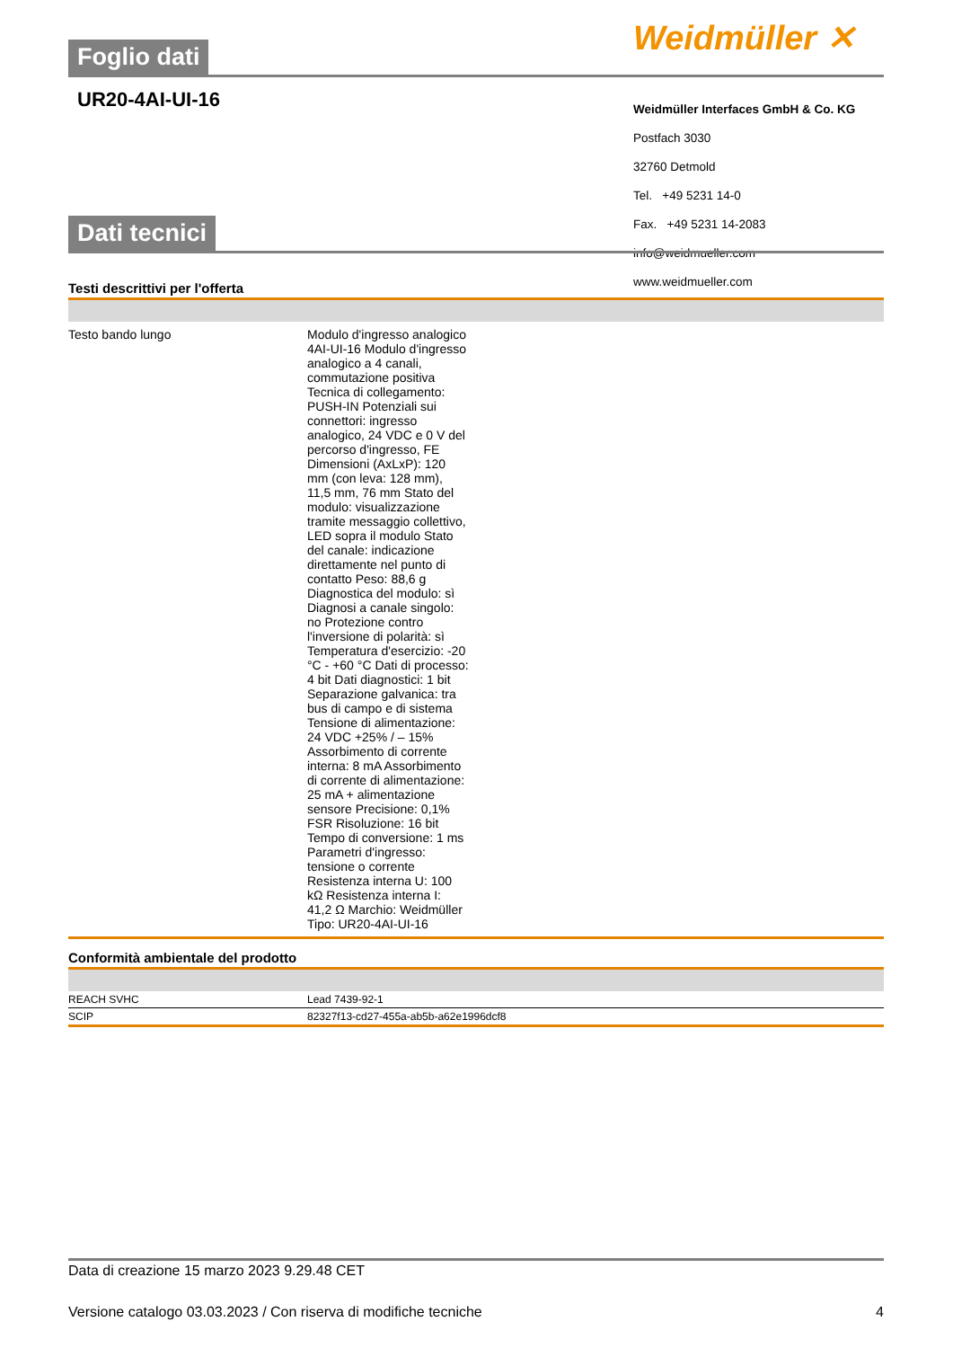Weidmüller ✕
Weidmüller Interfaces GmbH & Co. KG
Postfach 3030
32760 Detmold
Tel. +49 5231 14-0
Fax. +49 5231 14-2083
info@weidmueller.com
www.weidmueller.com
Foglio dati
UR20-4AI-UI-16
Dati tecnici
Testi descrittivi per l'offerta
| Testo bando lungo | Modulo d'ingresso analogico 4AI-UI-16 Modulo d'ingresso analogico a 4 canali, commutazione positiva Tecnica di collegamento: PUSH-IN Potenziali sui connettori: ingresso analogico, 24 VDC e 0 V del percorso d'ingresso, FE Dimensioni (AxLxP): 120 mm (con leva: 128 mm), 11,5 mm, 76 mm Stato del modulo: visualizzazione tramite messaggio collettivo, LED sopra il modulo Stato del canale: indicazione direttamente nel punto di contatto Peso: 88,6 g Diagnostica del modulo: sì Diagnosi a canale singolo: no Protezione contro l'inversione di polarità: sì Temperatura d'esercizio: -20 °C - +60 °C Dati di processo: 4 bit Dati diagnostici: 1 bit Separazione galvanica: tra bus di campo e di sistema Tensione di alimentazione: 24 VDC +25% / – 15% Assorbimento di corrente interna: 8 mA Assorbimento di corrente di alimentazione: 25 mA + alimentazione sensore Precisione: 0,1% FSR Risoluzione: 16 bit Tempo di conversione: 1 ms Parametri d'ingresso: tensione o corrente Resistenza interna U: 100 kΩ Resistenza interna I: 41,2 Ω Marchio: Weidmüller Tipo: UR20-4AI-UI-16 |
Conformità ambientale del prodotto
| REACH SVHC | Lead 7439-92-1 |
| SCIP | 82327f13-cd27-455a-ab5b-a62e1996dcf8 |
Data di creazione 15 marzo 2023 9.29.48 CET
Versione catalogo 03.03.2023 / Con riserva di modifiche tecniche 4